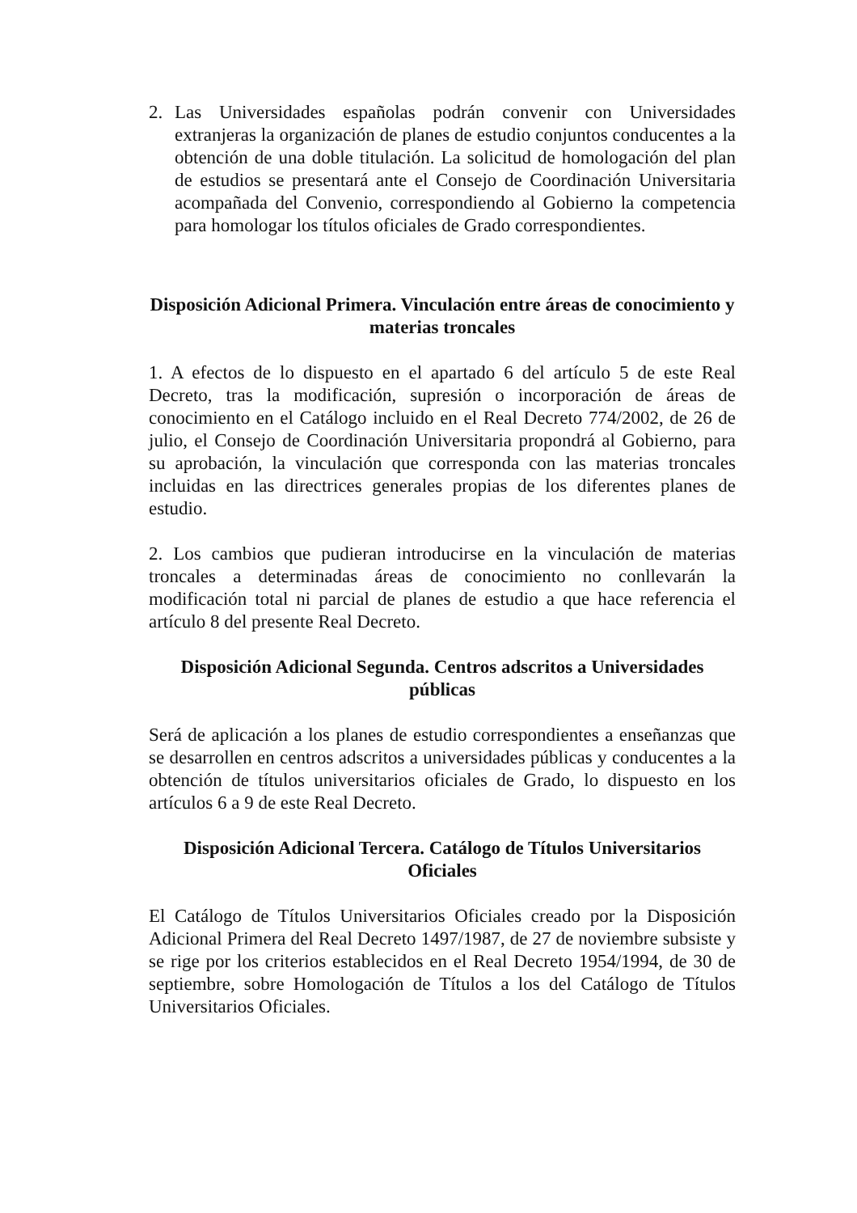2. Las Universidades españolas podrán convenir con Universidades extranjeras la organización de planes de estudio conjuntos conducentes a la obtención de una doble titulación. La solicitud de homologación del plan de estudios se presentará ante el Consejo de Coordinación Universitaria acompañada del Convenio, correspondiendo al Gobierno la competencia para homologar los títulos oficiales de Grado correspondientes.
Disposición Adicional Primera. Vinculación entre áreas de conocimiento y materias troncales
1. A efectos de lo dispuesto en el apartado 6 del artículo 5 de este Real Decreto, tras la modificación, supresión o incorporación de áreas de conocimiento en el Catálogo incluido en el Real Decreto 774/2002, de 26 de julio, el Consejo de Coordinación Universitaria propondrá al Gobierno, para su aprobación, la vinculación que corresponda con las materias troncales incluidas en las directrices generales propias de los diferentes planes de estudio.
2. Los cambios que pudieran introducirse en la vinculación de materias troncales a determinadas áreas de conocimiento no conllevarán la modificación total ni parcial de planes de estudio a que hace referencia el artículo 8 del presente Real Decreto.
Disposición Adicional Segunda. Centros adscritos a Universidades públicas
Será de aplicación a los planes de estudio correspondientes a enseñanzas que se desarrollen en centros adscritos a universidades públicas y conducentes a la obtención de títulos universitarios oficiales de Grado, lo dispuesto en los artículos 6 a 9 de este Real Decreto.
Disposición Adicional Tercera. Catálogo de Títulos Universitarios Oficiales
El Catálogo de Títulos Universitarios Oficiales creado por la Disposición Adicional Primera del Real Decreto 1497/1987, de 27 de noviembre subsiste y se rige por los criterios establecidos en el Real Decreto 1954/1994, de 30 de septiembre, sobre Homologación de Títulos a los del Catálogo de Títulos Universitarios Oficiales.